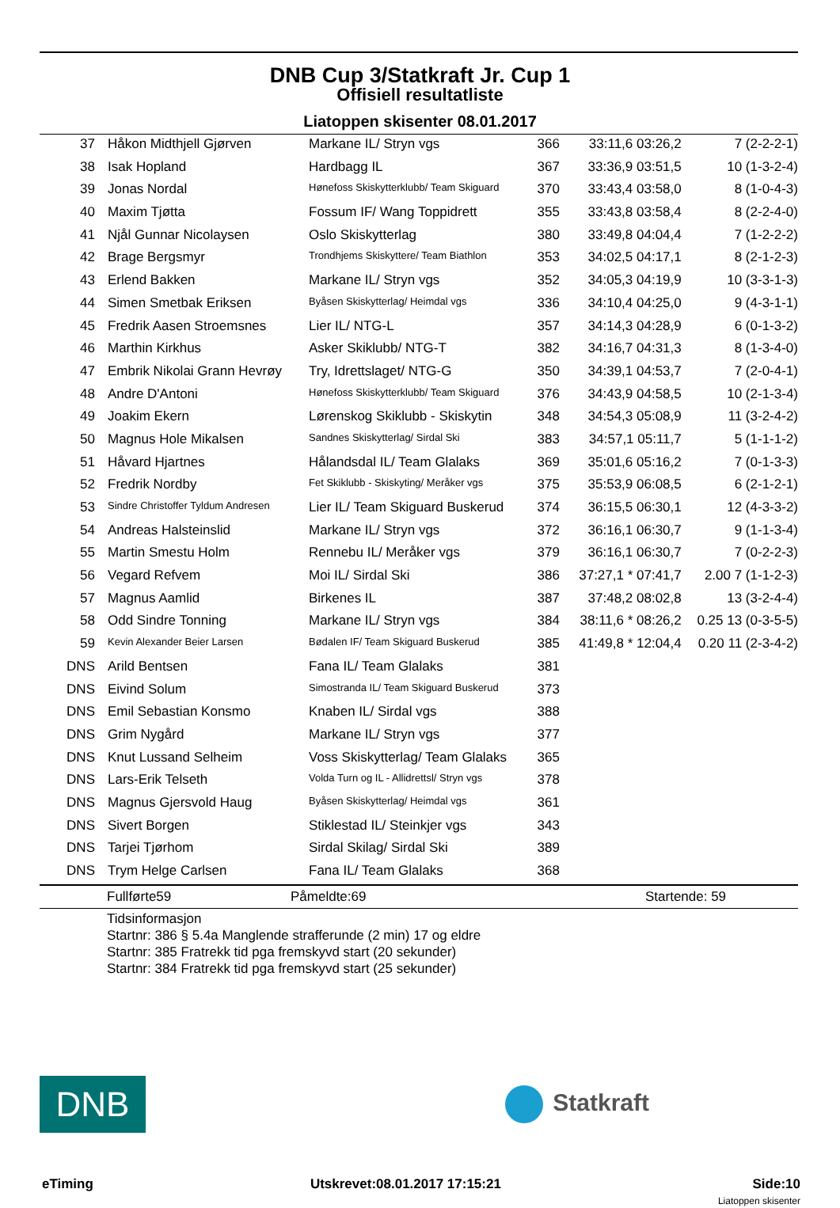DNB Cup 3/Statkraft Jr. Cup 1
Offisiell resultatliste
Liatoppen skisenter 08.01.2017
| 37 | Håkon Midthjell Gjørven | Markane IL/ Stryn vgs | 366 | 33:11,6 03:26,2 | 7 (2-2-2-1) |
| 38 | Isak Hopland | Hardbagg IL | 367 | 33:36,9 03:51,5 | 10 (1-3-2-4) |
| 39 | Jonas Nordal | Hønefoss Skiskytterklubb/ Team Skiguard | 370 | 33:43,4 03:58,0 | 8 (1-0-4-3) |
| 40 | Maxim Tjøtta | Fossum IF/ Wang Toppidrett | 355 | 33:43,8 03:58,4 | 8 (2-2-4-0) |
| 41 | Njål Gunnar Nicolaysen | Oslo Skiskytterlag | 380 | 33:49,8 04:04,4 | 7 (1-2-2-2) |
| 42 | Brage Bergsmyr | Trondhjems Skiskyttere/ Team Biathlon | 353 | 34:02,5 04:17,1 | 8 (2-1-2-3) |
| 43 | Erlend Bakken | Markane IL/ Stryn vgs | 352 | 34:05,3 04:19,9 | 10 (3-3-1-3) |
| 44 | Simen Smetbak Eriksen | Byåsen Skiskytterlag/ Heimdal vgs | 336 | 34:10,4 04:25,0 | 9 (4-3-1-1) |
| 45 | Fredrik Aasen Stroemsnes | Lier IL/ NTG-L | 357 | 34:14,3 04:28,9 | 6 (0-1-3-2) |
| 46 | Marthin Kirkhus | Asker Skiklubb/ NTG-T | 382 | 34:16,7 04:31,3 | 8 (1-3-4-0) |
| 47 | Embrik Nikolai Grann Hevrøy | Try, Idrettslaget/ NTG-G | 350 | 34:39,1 04:53,7 | 7 (2-0-4-1) |
| 48 | Andre D'Antoni | Hønefoss Skiskytterklubb/ Team Skiguard | 376 | 34:43,9 04:58,5 | 10 (2-1-3-4) |
| 49 | Joakim Ekern | Lørenskog Skiklubb - Skiskytin | 348 | 34:54,3 05:08,9 | 11 (3-2-4-2) |
| 50 | Magnus Hole Mikalsen | Sandnes Skiskytterlag/ Sirdal Ski | 383 | 34:57,1 05:11,7 | 5 (1-1-1-2) |
| 51 | Håvard Hjartnes | Hålandsdal IL/ Team Glalaks | 369 | 35:01,6 05:16,2 | 7 (0-1-3-3) |
| 52 | Fredrik Nordby | Fet Skiklubb - Skiskyting/ Meråker vgs | 375 | 35:53,9 06:08,5 | 6 (2-1-2-1) |
| 53 | Sindre Christoffer Tyldum Andresen | Lier IL/ Team Skiguard Buskerud | 374 | 36:15,5 06:30,1 | 12 (4-3-3-2) |
| 54 | Andreas Halsteinslid | Markane IL/ Stryn vgs | 372 | 36:16,1 06:30,7 | 9 (1-1-3-4) |
| 55 | Martin Smestu Holm | Rennebu IL/ Meråker vgs | 379 | 36:16,1 06:30,7 | 7 (0-2-2-3) |
| 56 | Vegard Refvem | Moi IL/ Sirdal Ski | 386 | 37:27,1 * 07:41,7 | 2.00 7 (1-1-2-3) |
| 57 | Magnus Aamlid | Birkenes IL | 387 | 37:48,2 08:02,8 | 13 (3-2-4-4) |
| 58 | Odd Sindre Tonning | Markane IL/ Stryn vgs | 384 | 38:11,6 * 08:26,2 | 0.25 13 (0-3-5-5) |
| 59 | Kevin Alexander Beier Larsen | Bødalen IF/ Team Skiguard Buskerud | 385 | 41:49,8 * 12:04,4 | 0.20 11 (2-3-4-2) |
| DNS | Arild Bentsen | Fana IL/ Team Glalaks | 381 | | |
| DNS | Eivind Solum | Simostranda IL/ Team Skiguard Buskerud | 373 | | |
| DNS | Emil Sebastian Konsmo | Knaben IL/ Sirdal vgs | 388 | | |
| DNS | Grim Nygård | Markane IL/ Stryn vgs | 377 | | |
| DNS | Knut Lussand Selheim | Voss Skiskytterlag/ Team Glalaks | 365 | | |
| DNS | Lars-Erik Telseth | Volda Turn og IL - Allidrettsl/ Stryn vgs | 378 | | |
| DNS | Magnus Gjersvold Haug | Byåsen Skiskytterlag/ Heimdal vgs | 361 | | |
| DNS | Sivert Borgen | Stiklestad IL/ Steinkjer vgs | 343 | | |
| DNS | Tarjei Tjørhom | Sirdal Skilag/ Sirdal Ski | 389 | | |
| DNS | Trym Helge Carlsen | Fana IL/ Team Glalaks | 368 | | |
Fullførte59 Påmeldte:69 Startende: 59
Tidsinformasjon
Startnr: 386 § 5.4a Manglende strafferunde (2 min) 17 og eldre
Startnr: 385 Fratrekk tid pga fremskyvd start (20 sekunder)
Startnr: 384 Fratrekk tid pga fremskyvd start (25 sekunder)
DNB
Statkraft
eTiming Utskrevet:08.01.2017 17:15:21 Side:10
Liatoppen skisenter